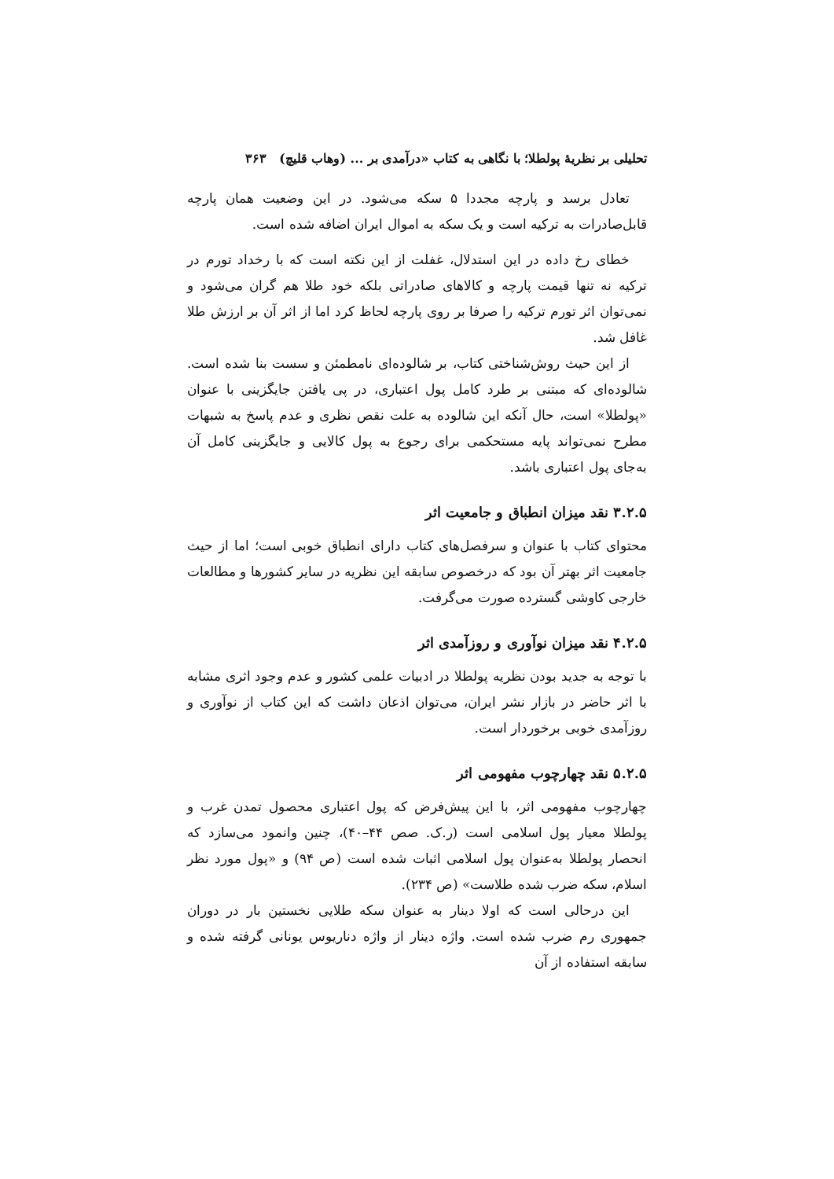تحلیلی بر نظریهٔ پولطلا؛ با نگاهی به کتاب «درآمدی بر ... (وهاب قلیچ) ۳۶۳
تعادل برسد و پارچه مجددا ۵ سکه می‌شود. در این وضعیت همان پارچه قابل‌صادرات به ترکیه است و یک سکه به اموال ایران اضافه شده است.
خطای رخ داده در این استدلال، غفلت از این نکته است که با رخداد تورم در ترکیه نه تنها قیمت پارچه و کالاهای صادراتی بلکه خود طلا هم گران می‌شود و نمی‌توان اثر تورم ترکیه را صرفا بر روی پارچه لحاظ کرد اما از اثر آن بر ارزش طلا غافل شد.
از این حیث روش‌شناختی کتاب، بر شالوده‌ای نامطمئن و سست بنا شده است. شالوده‌ای که مبتنی بر طرد کامل پول اعتباری، در پی یافتن جایگزینی با عنوان «پولطلا» است، حال آنکه این شالوده به علت نقص نظری و عدم پاسخ به شبهات مطرح نمی‌تواند پایه مستحکمی برای رجوع به پول کالایی و جایگزینی کامل آن به‌جای پول اعتباری باشد.
۳.۲.۵ نقد میزان انطباق و جامعیت اثر
محتوای کتاب با عنوان و سرفصل‌های کتاب دارای انطباق خوبی است؛ اما از حیث جامعیت اثر بهتر آن بود که درخصوص سابقه این نظریه در سایر کشورها و مطالعات خارجی کاوشی گسترده صورت می‌گرفت.
۴.۲.۵ نقد میزان نوآوری و روزآمدی اثر
با توجه به جدید بودن نظریه پولطلا در ادبیات علمی کشور و عدم وجود اثری مشابه با اثر حاضر در بازار نشر ایران، می‌توان اذعان داشت که این کتاب از نوآوری و روزآمدی خوبی برخوردار است.
۵.۲.۵ نقد چهارچوب مفهومی اثر
چهارچوب مفهومی اثر، با این پیش‌فرض که پول اعتباری محصول تمدن غرب و پولطلا معیار پول اسلامی است (ر.ک. صص ۴۴–۴۰)، چنین وانمود می‌سازد که انحصار پولطلا به‌عنوان پول اسلامی اثبات شده است (ص ۹۴) و «پول مورد نظر اسلام، سکه ضرب شده طلاست» (ص ۲۳۴).
این درحالی است که اولا دینار به عنوان سکه طلایی نخستین بار در دوران جمهوری رم ضرب شده است. واژه دینار از واژه دناریوس یونانی گرفته شده و سابقه استفاده از آن